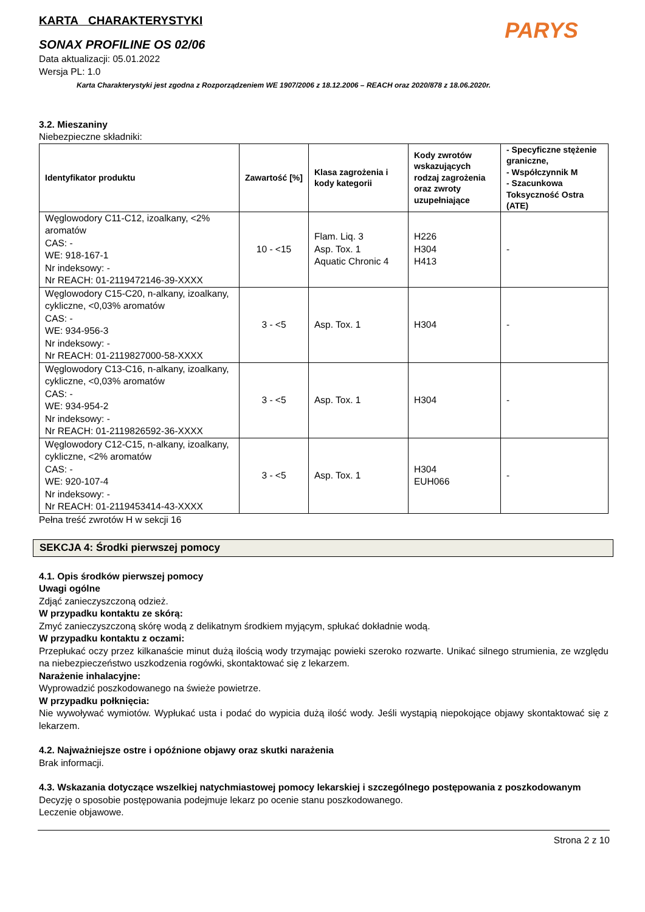KARTA CHARAKTERYSTYKI
PARYS
SONAX PROFILINE OS 02/06
Data aktualizacji: 05.01.2022
Wersja PL: 1.0
Karta Charakterystyki jest zgodna z Rozporządzeniem WE 1907/2006 z 18.12.2006 – REACH oraz 2020/878 z 18.06.2020r.
3.2. Mieszaniny
Niebezpieczne składniki:
| Identyfikator produktu | Zawartość [%] | Klasa zagrożenia i kody kategorii | Kody zwrotów wskazujących rodzaj zagrożenia oraz zwroty uzupełniające | - Specyficzne stężenie graniczne, - Współczynnik M - Szacunkowa Toksyczność Ostra (ATE) |
| --- | --- | --- | --- | --- |
| Węglowodory C11-C12, izoalkany, <2% aromatów CAS: - WE: 918-167-1 Nr indeksowy: - Nr REACH: 01-2119472146-39-XXXX | 10 - <15 | Flam. Liq. 3 Asp. Tox. 1 Aquatic Chronic 4 | H226 H304 H413 | - |
| Węglowodory C15-C20, n-alkany, izoalkany, cykliczne, <0,03% aromatów CAS: - WE: 934-956-3 Nr indeksowy: - Nr REACH: 01-2119827000-58-XXXX | 3 - <5 | Asp. Tox. 1 | H304 | - |
| Węglowodory C13-C16, n-alkany, izoalkany, cykliczne, <0,03% aromatów CAS: - WE: 934-954-2 Nr indeksowy: - Nr REACH: 01-2119826592-36-XXXX | 3 - <5 | Asp. Tox. 1 | H304 | - |
| Węglowodory C12-C15, n-alkany, izoalkany, cykliczne, <2% aromatów CAS: - WE: 920-107-4 Nr indeksowy: - Nr REACH: 01-2119453414-43-XXXX | 3 - <5 | Asp. Tox. 1 | H304 EUH066 | - |
Pełna treść zwrotów H w sekcji 16
SEKCJA 4: Środki pierwszej pomocy
4.1. Opis środków pierwszej pomocy
Uwagi ogólne
Zdjąć zanieczyszczoną odzież.
W przypadku kontaktu ze skórą:
Zmyć zanieczyszczoną skórę wodą z delikatnym środkiem myjącym, spłukać dokładnie wodą.
W przypadku kontaktu z oczami:
Przepłukać oczy przez kilkanaście minut dużą ilością wody trzymając powieki szeroko rozwarte. Unikać silnego strumienia, ze względu na niebezpieczeństwo uszkodzenia rogówki, skontaktować się z lekarzem.
Narażenie inhalacyjne:
Wyprowadzić poszkodowanego na świeże powietrze.
W przypadku połknięcia:
Nie wywoływać wymiotów. Wypłukać usta i podać do wypicia dużą ilość wody. Jeśli wystąpią niepokojące objawy skontaktować się z lekarzem.
4.2. Najważniejsze ostre i opóźnione objawy oraz skutki narażenia
Brak informacji.
4.3. Wskazania dotyczące wszelkiej natychmiastowej pomocy lekarskiej i szczególnego postępowania z poszkodowanym
Decyzję o sposobie postępowania podejmuje lekarz po ocenie stanu poszkodowanego.
Leczenie objawowe.
Strona 2 z 10